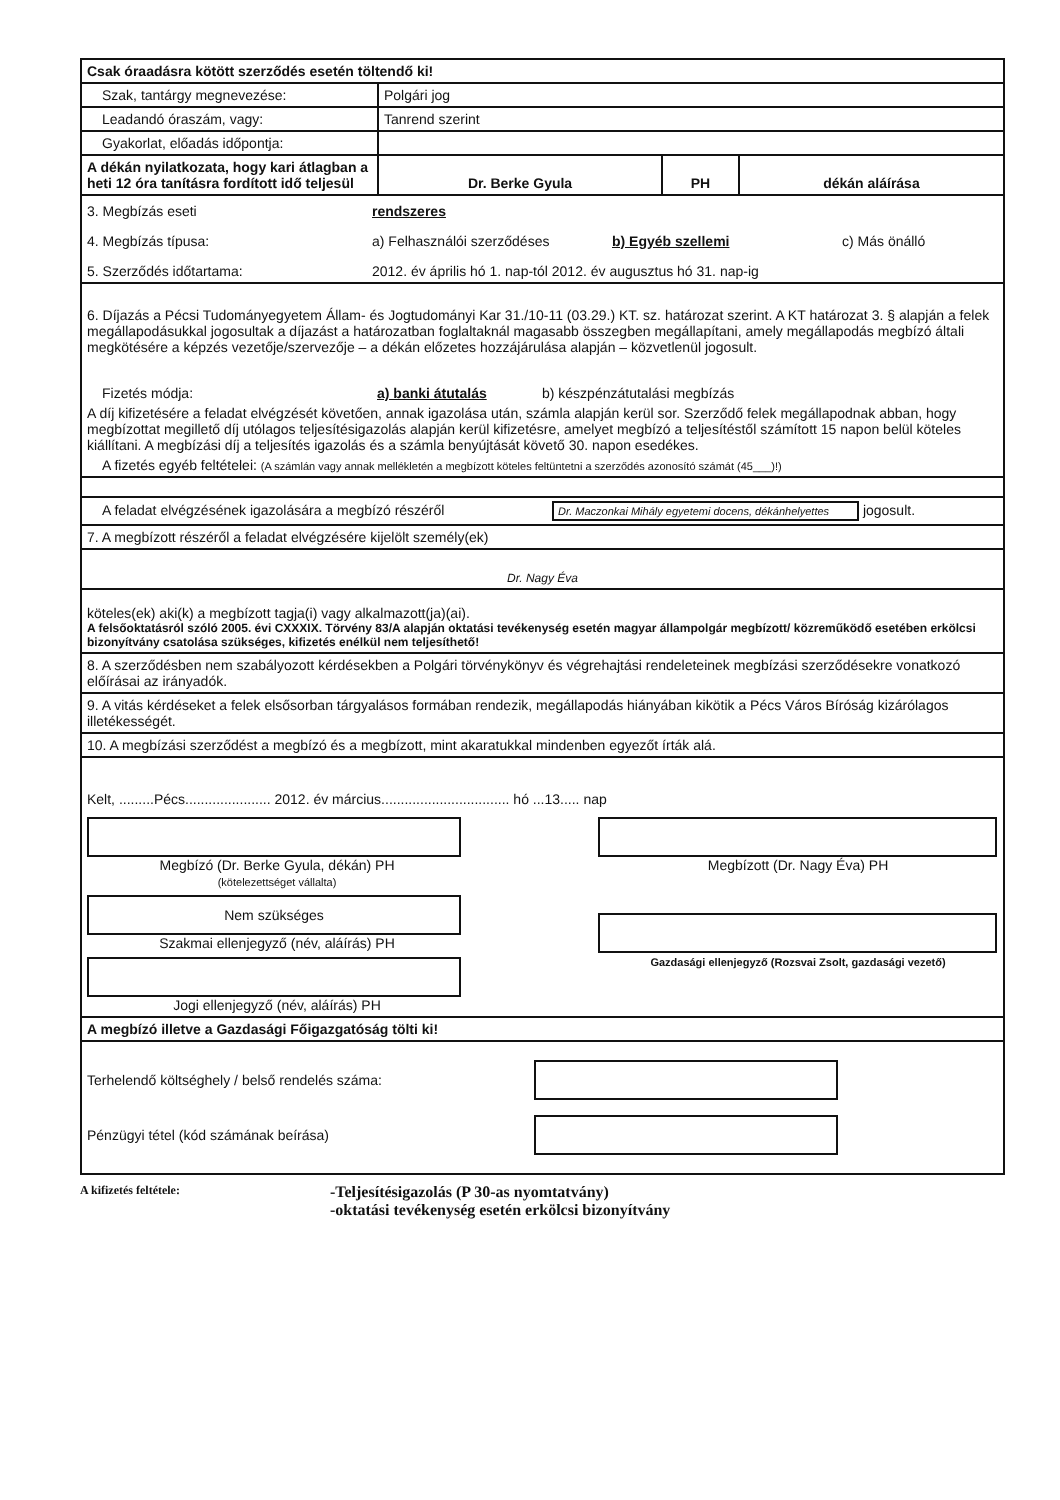| Csak óraadásra kötött szerződés esetén töltendő ki! | | | |
| Szak, tantárgy megnevezése: | Polgári jog | | |
| Leadandó óraszám, vagy: | Tanrend szerint | | |
| Gyakorlat, előadás időpontja: | | | |
| A dékán nyilatkozata, hogy kari átlagban a heti 12 óra tanításra fordított idő teljesül | Dr. Berke Gyula | PH | dékán aláírása |
| 3. Megbízás eseti rendszeres 4. Megbízás típusa: a) Felhasználói szerződéses b) Egyéb szellemi c) Más önálló 5. Szerződés időtartama: 2012. év április hó 1. nap-tól 2012. év augusztus hó 31. nap-ig | | | |
| 6. Díjazás a Pécsi Tudományegyetem Állam- és Jogtudományi Kar 31./10-11 (03.29.) KT. sz. határozat szerint. A KT határozat 3. § alapján a felek megállapodásukkal jogosultak a díjazást a határozatban foglaltaknál magasabb összegben megállapítani, amely megállapodás megbízó általi megkötésére a képzés vezetője/szervezője – a dékán előzetes hozzájárulása alapján – közvetlenül jogosult. Fizetés módja: a) banki átutalás b) készpénzátutalási megbízás A díj kifizetésére a feladat elvégzését követően, annak igazolása után, számla alapján kerül sor. Szerződő felek megállapodnak abban, hogy megbízottat megillető díj utólagos teljesítésigazolás alapján kerül kifizetésre, amelyet megbízó a teljesítéstől számított 15 napon belül köteles kiállítani. A megbízási díj a teljesítés igazolás és a számla benyújtását követő 30. napon esedékes. A fizetés egyéb feltételei: (A számlán vagy annak mellékletén a megbízott köteles feltüntetni a szerződés azonosító számát (45___)!) | | | |
| A feladat elvégzésének igazolására a megbízó részéről Dr. Maczonkai Mihály egyetemi docens, dékánhelyettes jogosult. | | | |
| 7. A megbízott részéről a feladat elvégzésére kijelölt személy(ek) | | | |
| Dr. Nagy Éva | | | |
| köteles(ek) aki(k) a megbízott tagja(i) vagy alkalmazott(ja)(ai). A felsőoktatásról szóló 2005. évi CXXXIX. Törvény 83/A alapján oktatási tevékenység esetén magyar állampolgár megbízott/ közreműködő esetében erkölcsi bizonyítvány csatolása szükséges, kifizetés enélkül nem teljesíthető! | | | |
| 8. A szerződésben nem szabályozott kérdésekben a Polgári törvénykönyv és végrehajtási rendeleteinek megbízási szerződésekre vonatkozó előírásai az irányadók. | | | |
| 9. A vitás kérdéseket a felek elsősorban tárgyalásos formában rendezik, megállapodás hiányában kikötik a Pécs Város Bíróság kizárólagos illetékességét. | | | |
| 10. A megbízási szerződést a megbízó és a megbízott, mint akaratukkal mindenben egyezőt írták alá. | | | |
| Kelt, .........Pécs...................... 2012. év március................................. hó ...13..... nap Megbízó (Dr. Berke Gyula, dékán) PH (kötelezettséget vállalta) Nem szükséges Szakmai ellenjegyző (név, aláírás) PH Jogi ellenjegyző (név, aláírás) PH Megbízott (Dr. Nagy Éva) PH Gazdasági ellenjegyző (Rozsvai Zsolt, gazdasági vezető) | | | |
| A megbízó illetve a Gazdasági Főigazgatóság tölti ki! | | | |
| Terhelendő költséghely / belső rendelés száma: Pénzügyi tétel (kód számának beírása) | | | |
A kifizetés feltétele: -Teljesítésigazolás (P 30-as nyomtatvány)
-oktatási tevékenység esetén erkölcsi bizonyítvány